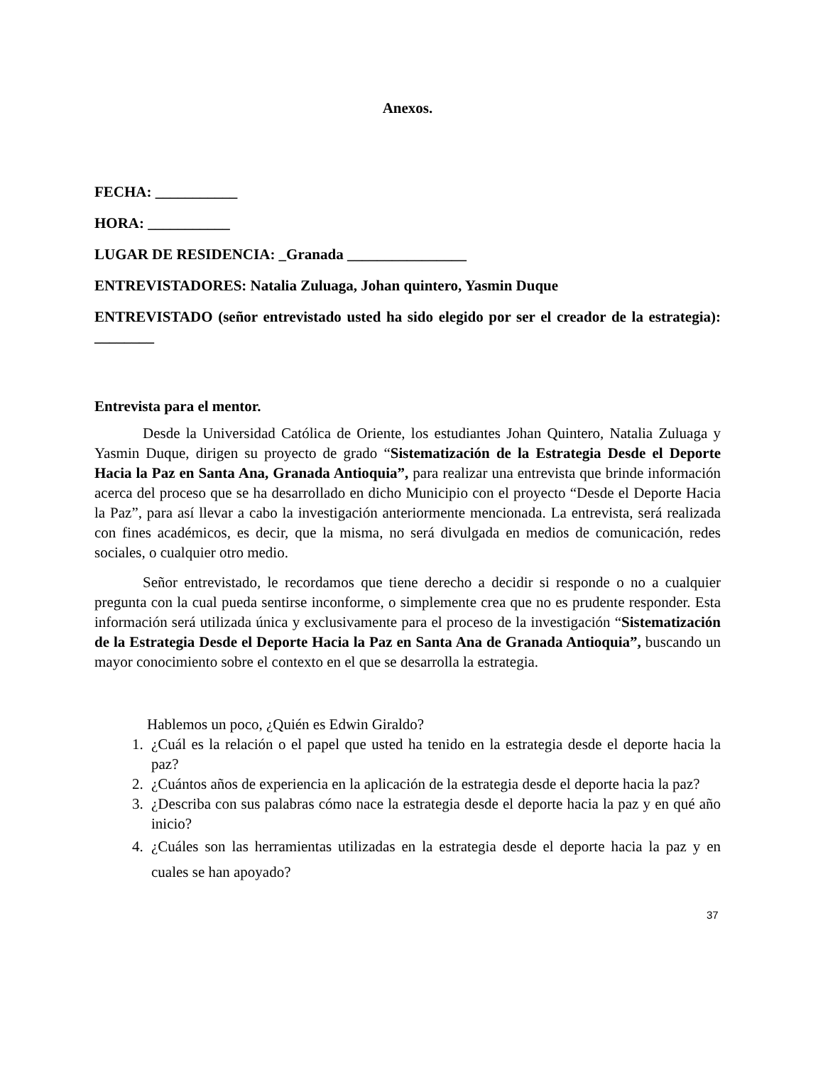Anexos.
FECHA: ___________
HORA: ___________
LUGAR DE RESIDENCIA: _Granada ________________
ENTREVISTADORES: Natalia Zuluaga, Johan quintero, Yasmin Duque
ENTREVISTADO (señor entrevistado usted ha sido elegido por ser el creador de la estrategia): ________
Entrevista para el mentor.
Desde la Universidad Católica de Oriente, los estudiantes Johan Quintero, Natalia Zuluaga y Yasmin Duque, dirigen su proyecto de grado “Sistematización de la Estrategia Desde el Deporte Hacia la Paz en Santa Ana, Granada Antioquia”, para realizar una entrevista que brinde información acerca del proceso que se ha desarrollado en dicho Municipio con el proyecto “Desde el Deporte Hacia la Paz”, para así llevar a cabo la investigación anteriormente mencionada. La entrevista, será realizada con fines académicos, es decir, que la misma, no será divulgada en medios de comunicación, redes sociales, o cualquier otro medio.
Señor entrevistado, le recordamos que tiene derecho a decidir si responde o no a cualquier pregunta con la cual pueda sentirse inconforme, o simplemente crea que no es prudente responder. Esta información será utilizada única y exclusivamente para el proceso de la investigación “Sistematización de la Estrategia Desde el Deporte Hacia la Paz en Santa Ana de Granada Antioquia”, buscando un mayor conocimiento sobre el contexto en el que se desarrolla la estrategia.
Hablemos un poco, ¿Quién es Edwin Giraldo?
1. ¿Cuál es la relación o el papel que usted ha tenido en la estrategia desde el deporte hacia la paz?
2. ¿Cuántos años de experiencia en la aplicación de la estrategia desde el deporte hacia la paz?
3. ¿Describa con sus palabras cómo nace la estrategia desde el deporte hacia la paz y en qué año inicio?
4. ¿Cuáles son las herramientas utilizadas en la estrategia desde el deporte hacia la paz y en cuales se han apoyado?
37